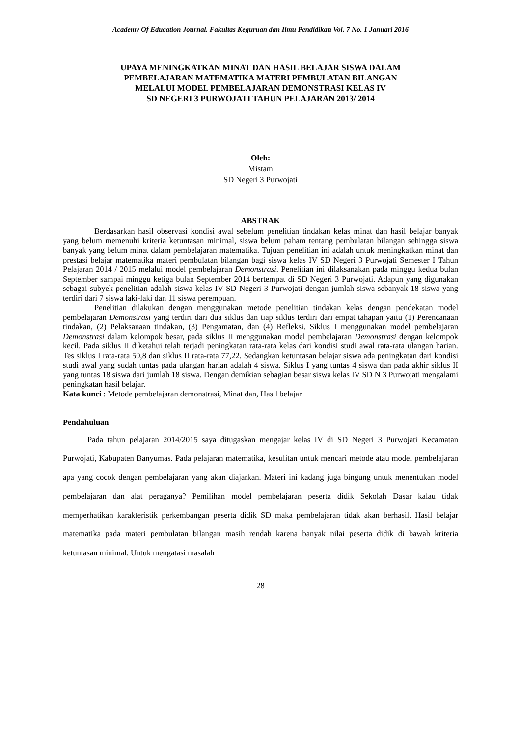Academy Of Education Journal. Fakultas Keguruan dan Ilmu Pendidikan Vol. 7 No. 1 Januari 2016
UPAYA MENINGKATKAN MINAT DAN HASIL BELAJAR SISWA DALAM
PEMBELAJARAN MATEMATIKA MATERI PEMBULATAN BILANGAN
MELALUI MODEL PEMBELAJARAN DEMONSTRASI KELAS IV
SD NEGERI 3 PURWOJATI TAHUN PELAJARAN 2013/ 2014
Oleh:
Mistam
SD Negeri 3 Purwojati
ABSTRAK
Berdasarkan hasil observasi kondisi awal sebelum penelitian tindakan kelas minat dan hasil belajar banyak yang belum memenuhi kriteria ketuntasan minimal, siswa belum paham tentang pembulatan bilangan sehingga siswa banyak yang belum minat dalam pembelajaran matematika. Tujuan penelitian ini adalah untuk meningkatkan minat dan prestasi belajar matematika materi pembulatan bilangan bagi siswa kelas IV SD Negeri 3 Purwojati Semester I Tahun Pelajaran 2014 / 2015 melalui model pembelajaran Demonstrasi. Penelitian ini dilaksanakan pada minggu kedua bulan September sampai minggu ketiga bulan September 2014 bertempat di SD Negeri 3 Purwojati. Adapun yang digunakan sebagai subyek penelitian adalah siswa kelas IV SD Negeri 3 Purwojati dengan jumlah siswa sebanyak 18 siswa yang terdiri dari 7 siswa laki-laki dan 11 siswa perempuan.
Penelitian dilakukan dengan menggunakan metode penelitian tindakan kelas dengan pendekatan model pembelajaran Demonstrasi yang terdiri dari dua siklus dan tiap siklus terdiri dari empat tahapan yaitu (1) Perencanaan tindakan, (2) Pelaksanaan tindakan, (3) Pengamatan, dan (4) Refleksi. Siklus I menggunakan model pembelajaran Demonstrasi dalam kelompok besar, pada siklus II menggunakan model pembelajaran Demonstrasi dengan kelompok kecil. Pada siklus II diketahui telah terjadi peningkatan rata-rata kelas dari kondisi studi awal rata-rata ulangan harian. Tes siklus I rata-rata 50,8 dan siklus II rata-rata 77,22. Sedangkan ketuntasan belajar siswa ada peningkatan dari kondisi studi awal yang sudah tuntas pada ulangan harian adalah 4 siswa. Siklus I yang tuntas 4 siswa dan pada akhir siklus II yang tuntas 18 siswa dari jumlah 18 siswa. Dengan demikian sebagian besar siswa kelas IV SD N 3 Purwojati mengalami peningkatan hasil belajar.
Kata kunci : Metode pembelajaran demonstrasi, Minat dan, Hasil belajar
Pendahuluan
Pada tahun pelajaran 2014/2015 saya ditugaskan mengajar kelas IV di SD Negeri 3 Purwojati Kecamatan Purwojati, Kabupaten Banyumas. Pada pelajaran matematika, kesulitan untuk mencari metode atau model pembelajaran apa yang cocok dengan pembelajaran yang akan diajarkan. Materi ini kadang juga bingung untuk menentukan model pembelajaran dan alat peraganya? Pemilihan model pembelajaran peserta didik Sekolah Dasar kalau tidak memperhatikan karakteristik perkembangan peserta didik SD maka pembelajaran tidak akan berhasil. Hasil belajar matematika pada materi pembulatan bilangan masih rendah karena banyak nilai peserta didik di bawah kriteria ketuntasan minimal. Untuk mengatasi masalah
28